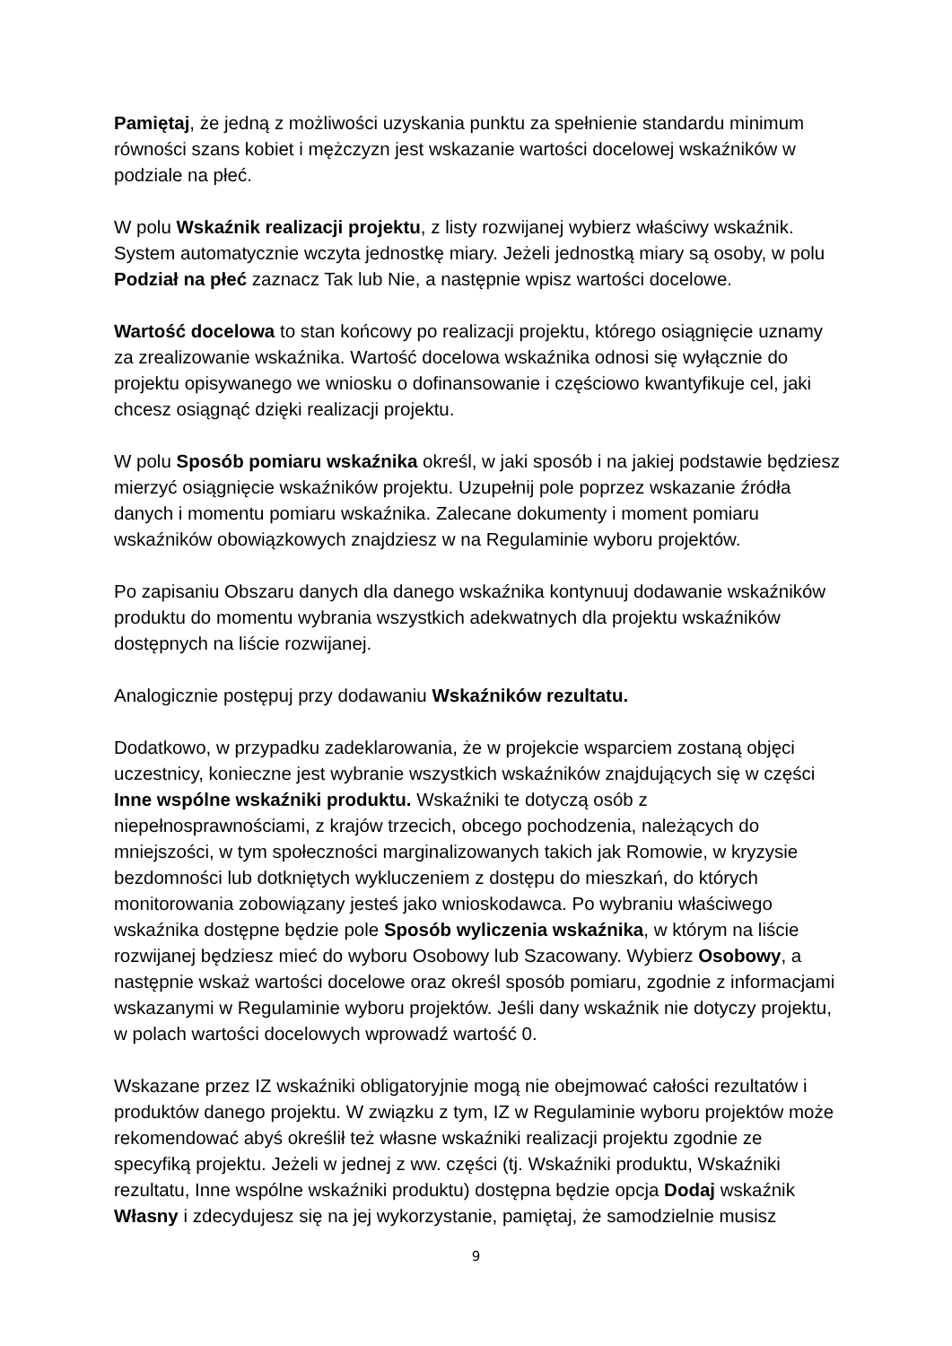Pamiętaj, że jedną z możliwości uzyskania punktu za spełnienie standardu minimum równości szans kobiet i mężczyzn jest wskazanie wartości docelowej wskaźników w podziale na płeć.
W polu Wskaźnik realizacji projektu, z listy rozwijanej wybierz właściwy wskaźnik. System automatycznie wczyta jednostkę miary. Jeżeli jednostką miary są osoby, w polu Podział na płeć zaznacz Tak lub Nie, a następnie wpisz wartości docelowe.
Wartość docelowa to stan końcowy po realizacji projektu, którego osiągnięcie uznamy za zrealizowanie wskaźnika. Wartość docelowa wskaźnika odnosi się wyłącznie do projektu opisywanego we wniosku o dofinansowanie i częściowo kwantyfikuje cel, jaki chcesz osiągnąć dzięki realizacji projektu.
W polu Sposób pomiaru wskaźnika określ, w jaki sposób i na jakiej podstawie będziesz mierzyć osiągnięcie wskaźników projektu. Uzupełnij pole poprzez wskazanie źródła danych i momentu pomiaru wskaźnika. Zalecane dokumenty i moment pomiaru wskaźników obowiązkowych znajdziesz w na Regulaminie wyboru projektów.
Po zapisaniu Obszaru danych dla danego wskaźnika kontynuuj dodawanie wskaźników produktu do momentu wybrania wszystkich adekwatnych dla projektu wskaźników dostępnych na liście rozwijanej.
Analogicznie postępuj przy dodawaniu Wskaźników rezultatu.
Dodatkowo, w przypadku zadeklarowania, że w projekcie wsparciem zostaną objęci uczestnicy, konieczne jest wybranie wszystkich wskaźników znajdujących się w części Inne wspólne wskaźniki produktu. Wskaźniki te dotyczą osób z niepełnosprawnościami, z krajów trzecich, obcego pochodzenia, należących do mniejszości, w tym społeczności marginalizowanych takich jak Romowie, w kryzysie bezdomności lub dotkniętych wykluczeniem z dostępu do mieszkań, do których monitorowania zobowiązany jesteś jako wnioskodawca. Po wybraniu właściwego wskaźnika dostępne będzie pole Sposób wyliczenia wskaźnika, w którym na liście rozwijanej będziesz mieć do wyboru Osobowy lub Szacowany. Wybierz Osobowy, a następnie wskaż wartości docelowe oraz określ sposób pomiaru, zgodnie z informacjami wskazanymi w Regulaminie wyboru projektów. Jeśli dany wskaźnik nie dotyczy projektu, w polach wartości docelowych wprowadź wartość 0.
Wskazane przez IZ wskaźniki obligatoryjnie mogą nie obejmować całości rezultatów i produktów danego projektu. W związku z tym, IZ w Regulaminie wyboru projektów może rekomendować abyś określił też własne wskaźniki realizacji projektu zgodnie ze specyfiką projektu. Jeżeli w jednej z ww. części (tj. Wskaźniki produktu, Wskaźniki rezultatu, Inne wspólne wskaźniki produktu) dostępna będzie opcja Dodaj wskaźnik Własny i zdecydujesz się na jej wykorzystanie, pamiętaj, że samodzielnie musisz
9